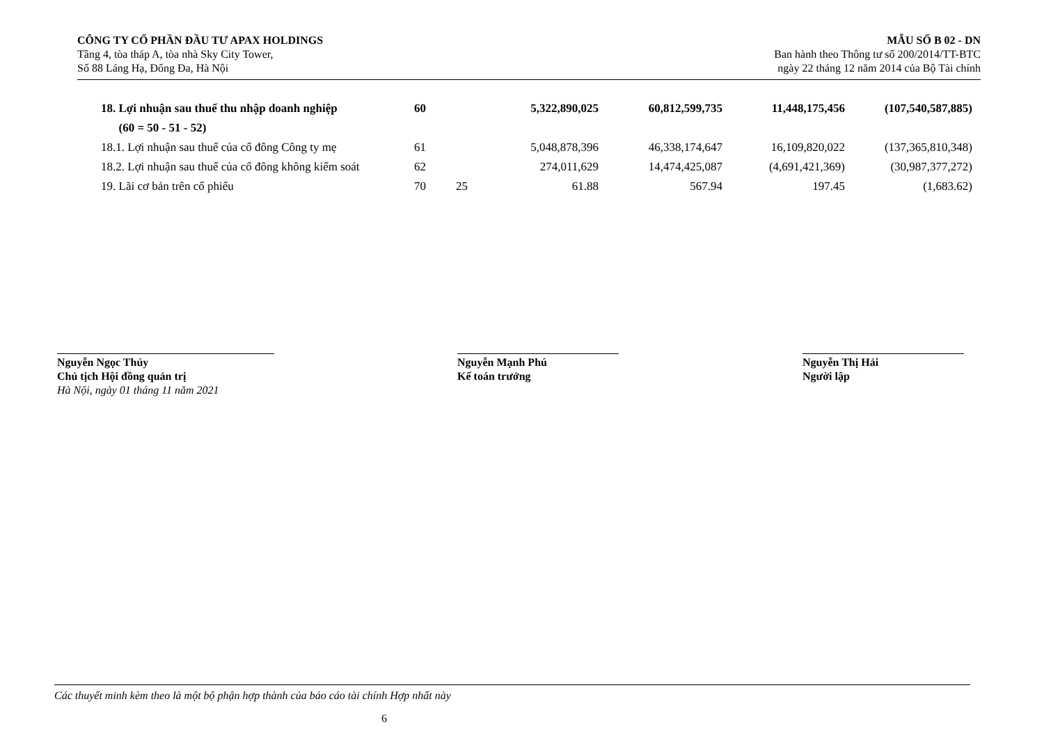CÔNG TY CỔ PHẦN ĐẦU TƯ APAX HOLDINGS
Tầng 4, tòa tháp A, tòa nhà Sky City Tower,
Số 88 Láng Hạ, Đống Đa, Hà Nội
MẪU SỐ B 02 - DN
Ban hành theo Thông tư số 200/2014/TT-BTC
ngày 22 tháng 12 năm 2014 của Bộ Tài chính
| 18. Lợi nhuận sau thuế thu nhập doanh nghiệp | 60 | | 5,322,890,025 | 60,812,599,735 | 11,448,175,456 | (107,540,587,885) |
| (60 = 50 - 51 - 52) | | | | | | |
| 18.1. Lợi nhuận sau thuế của cổ đông Công ty mẹ | 61 | | 5,048,878,396 | 46,338,174,647 | 16,109,820,022 | (137,365,810,348) |
| 18.2. Lợi nhuận sau thuế của cổ đông không kiểm soát | 62 | | 274,011,629 | 14,474,425,087 | (4,691,421,369) | (30,987,377,272) |
| 19. Lãi cơ bản trên cổ phiếu | 70 | 25 | 61.88 | 567.94 | 197.45 | (1,683.62) |
Nguyễn Ngọc Thủy
Chủ tịch Hội đồng quản trị
Hà Nội, ngày 01 tháng 11 năm 2021
Nguyễn Mạnh Phú
Kế toán trưởng
Nguyễn Thị Hải
Người lập
Các thuyết minh kèm theo là một bộ phận hợp thành của báo cáo tài chính Hợp nhất này
6